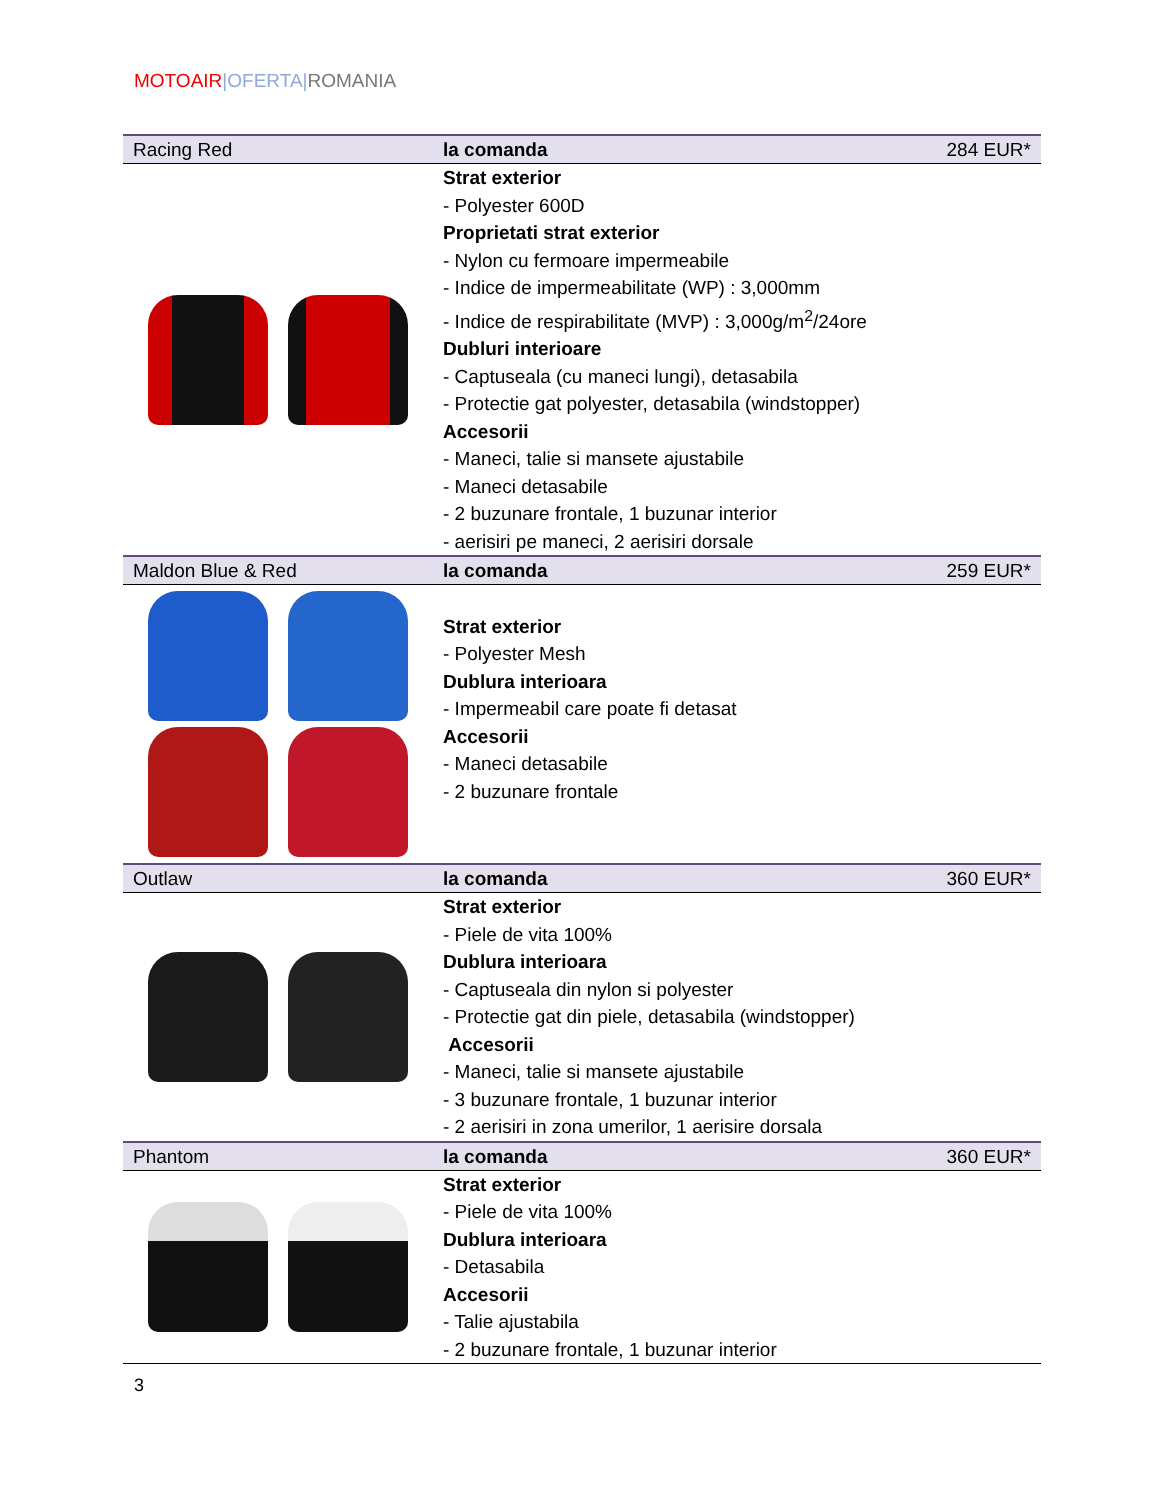MOTOAIR|OFERTA|ROMANIA
| Racing Red | la comanda | 284 EUR* |
| | Strat exterior - Polyester 600D Proprietati strat exterior - Nylon cu fermoare impermeabile - Indice de impermeabilitate (WP) : 3,000mm - Indice de respirabilitate (MVP) : 3,000g/m<sup>2</sup>/24ore Dubluri interioare - Captuseala (cu maneci lungi), detasabila - Protectie gat polyester, detasabila (windstopper) Accesorii - Maneci, talie si mansete ajustabile - Maneci detasabile - 2 buzunare frontale, 1 buzunar interior - aerisiri pe maneci, 2 aerisiri dorsale | |
| Maldon Blue & Red | la comanda | 259 EUR* |
| | Strat exterior - Polyester Mesh Dublura interioara - Impermeabil care poate fi detasat Accesorii - Maneci detasabile - 2 buzunare frontale | |
| Outlaw | la comanda | 360 EUR* |
| | Strat exterior - Piele de vita 100% Dublura interioara - Captuseala din nylon si polyester - Protectie gat din piele, detasabila (windstopper) Accesorii - Maneci, talie si mansete ajustabile - 3 buzunare frontale, 1 buzunar interior - 2 aerisiri in zona umerilor, 1 aerisire dorsala | |
| Phantom | la comanda | 360 EUR* |
| | Strat exterior - Piele de vita 100% Dublura interioara - Detasabila Accesorii - Talie ajustabila - 2 buzunare frontale, 1 buzunar interior | |
3